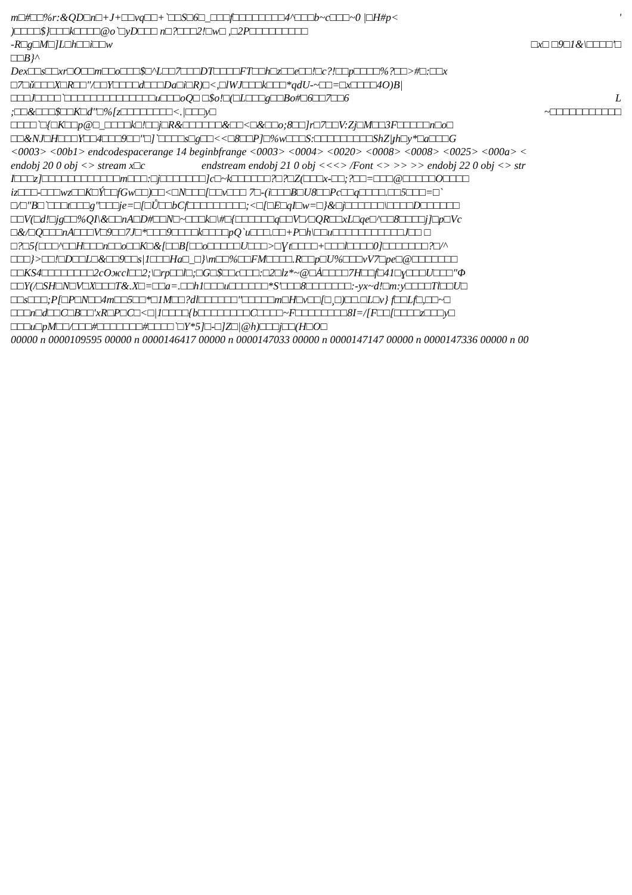m□#□□%r:&QD□n□+J+□□vq□□+`□□S□6□_□□□f□□□□□□□□4^□□□b~c□□□~0 |□H#p< '
)□□□□$}□□□k□□□□@o`□yD□□□ n□?□□□2!□w□ ,□2P□□□□□□□□□
-R□g□M□]L□h□□i□□w □x□ □9□1&\□□□□'□
□□B}^
Dex□□s□□xr□O□□m□□o□□□$□^L□□7□□□DT□□□□FT□□h□z□□e□□!□c?!□□p□□□□%?□□>#□:□□x
□7□ǔ□□□X□R□□"/□□Y□□□□d□□□Da□i□R)□<,□lWJ□□□k□□□*qdU-~□□=□x□□□□4O)B|
□□□J□□□□`□□□□□□□□□□□□□□u□□□oQ□ □$o!□(□L□□□g□□Bo#□6□□7□□6 L
;□□&□□□$□□K□đ"□%[z□□□□□□□□<.|□□□y□ ~□□□□□□□□□□□
□□□□`□{□K□□p@□_□□□□k□!□□j□R&□□□□□□&□□<□&□□o;8□□]r□7□□V:Zj□M□□3F□□□□□n□o□
□□&NJ□H□□□Y□□4□□□9□□"□]`□□□□s□g□□<<□8□□P]□%w□□□S:□□□□□□□□□ShZ|ɟh□y*□a□□□G
<0003> <00b1> endcodespacerange 14 beginbfrange <0003> <0004> <0020> <0008> <0008> <0025> <000a> <
endobj 20 0 obj <> stream x□c endstream endobj 21 0 obj <<<> /Font <> >> >> endobj 22 0 obj <> str
I□□□z]□□□□□□□□□□□□m□□□:□j□□□□□□□]c□~k□□□□□□?□?□Z(□□□x-□□;?□□=□□□@□□□□□O□□□□
iz□□□-□□□wz□□K□Ý□□fGw□□)□□<□N□□□[□□v□□□ 7□-(i□□□Ƀ□U8□□Pc□□q□□□□.□□5□□□=□`
□/□"B□`□□□t□□□g"□□□je=□[□Ů□□bCf□□□□□□□□□;<□[□E□qI□w=□}&□j□□□□□□\□□□□D□□□□□□
□□V(□d!□jg□□%QI\&□□nA□D#□□N□~□□□k□\#□{□□□□□□q□□V□/□QR□□xL□qe□^□□8□□□□j]□p□Vc
□&/□Q□□□nA□□□V□9□□7J□*□□□9□□□□k□□□□pQ`u□□□.□□+P□h\□□u□□□□□□□□□□□J□□ □
□?□5{□□□^□□H□□□n□□o□□K□&[□□B[□□o□□□□□U□□□>□Ɣt□□□□+□□□l□□□□0]□□□□□□□?□/^
□□□}>□□!□D□□L□&□□9□□s|1□□□Ha□_□}\m□□%□□FM□□□□.R□□p□U%□□□vV7□pe□@□□□□□□□
□□KS4□□□□□□□□2cOжcl□□2;\□rp□□l□;□G□$□□c□□□:□2□lz*~@□Ȧ□□□□7H□□f□41□ɣ□□□U□□□"Φ
□□Y(/□SH□N□V□X□□□T&.X□=□□a=.□□h1□□□u□□□□□□*S′□□□8□□□□□□□:-yx~d!□m:y□□□□Tl□□U□
□□s□□□;P[□P□N□□4m□□5□□*□1M□□?dl□□□□□□"□□□□□m□H□v□□[□¸□)□□.□L□v} f□□Lf□,□□~□
□□□n□d□□C□B□□'xR□P□C□<□|1□□□□{b□□□□□□□□C□□□□~F□□□□□□□□8I=/[F□□[□□□□z□□□y□
□□□u□pM□□/□□□#□□□□□□□#□□□□`□Y*5]□-□]Z□|@h)□□□j□□(H□O□
00000 n 0000109595 00000 n 0000146417 00000 n 0000147033 00000 n 0000147147 00000 n 0000147336 00000 n 00